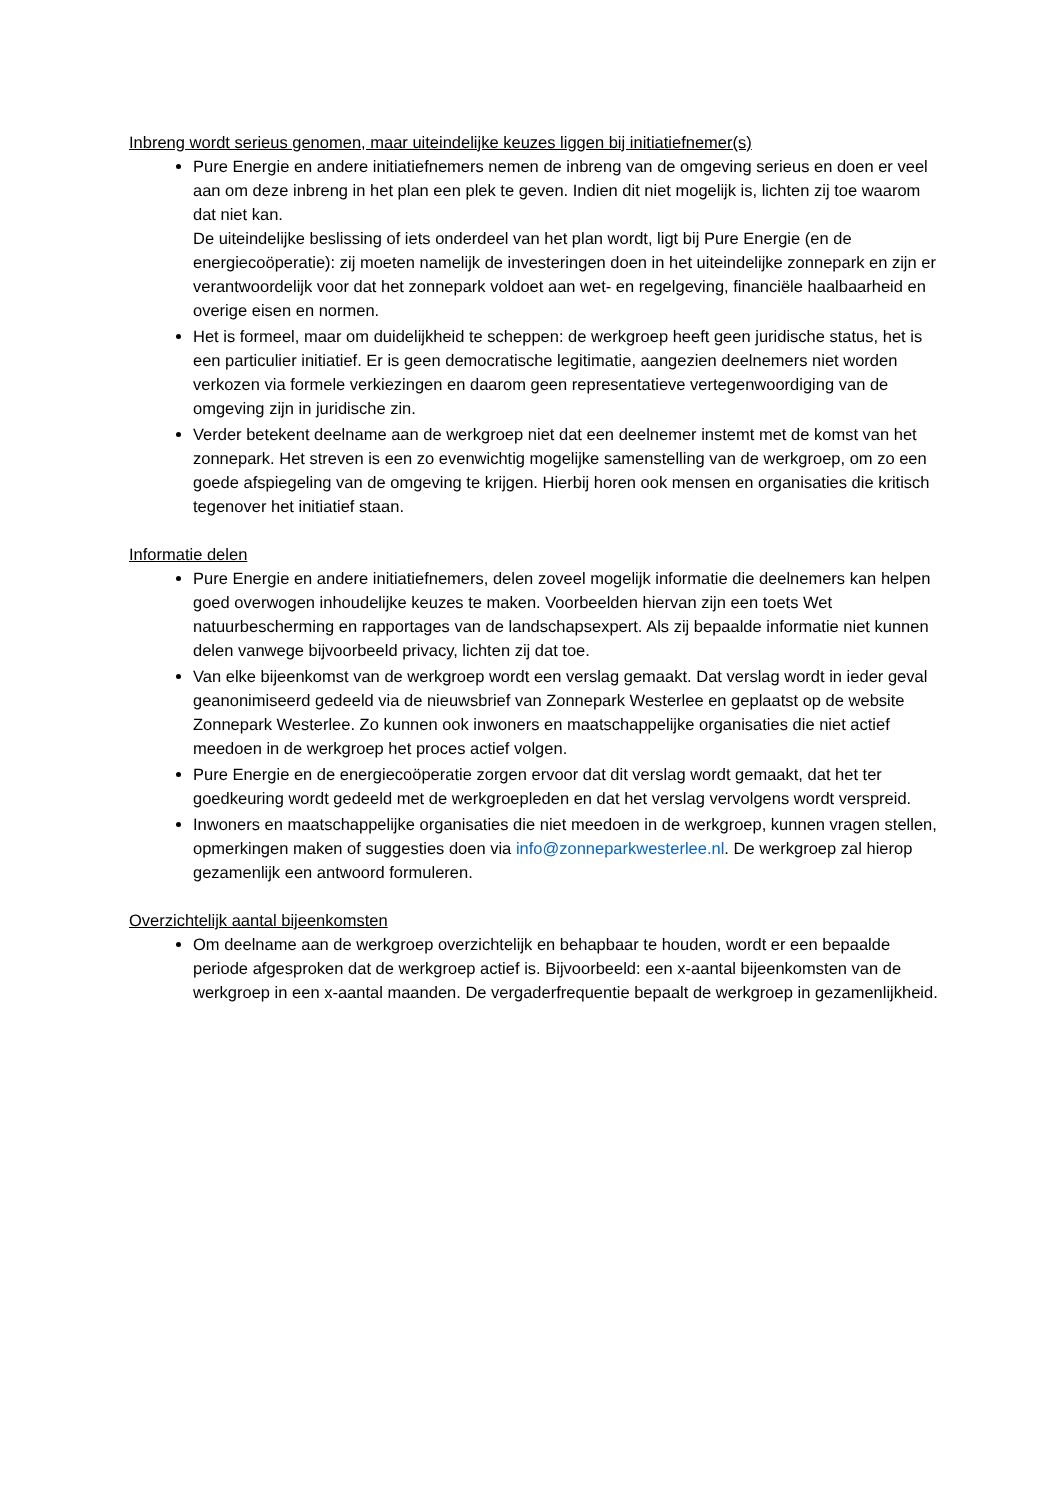Inbreng wordt serieus genomen, maar uiteindelijke keuzes liggen bij initiatiefnemer(s)
Pure Energie en andere initiatiefnemers nemen de inbreng van de omgeving serieus en doen er veel aan om deze inbreng in het plan een plek te geven. Indien dit niet mogelijk is, lichten zij toe waarom dat niet kan.
De uiteindelijke beslissing of iets onderdeel van het plan wordt, ligt bij Pure Energie (en de energiecoöperatie): zij moeten namelijk de investeringen doen in het uiteindelijke zonnepark en zijn er verantwoordelijk voor dat het zonnepark voldoet aan wet- en regelgeving, financiële haalbaarheid en overige eisen en normen.
Het is formeel, maar om duidelijkheid te scheppen: de werkgroep heeft geen juridische status, het is een particulier initiatief. Er is geen democratische legitimatie, aangezien deelnemers niet worden verkozen via formele verkiezingen en daarom geen representatieve vertegenwoordiging van de omgeving zijn in juridische zin.
Verder betekent deelname aan de werkgroep niet dat een deelnemer instemt met de komst van het zonnepark. Het streven is een zo evenwichtig mogelijke samenstelling van de werkgroep, om zo een goede afspiegeling van de omgeving te krijgen. Hierbij horen ook mensen en organisaties die kritisch tegenover het initiatief staan.
Informatie delen
Pure Energie en andere initiatiefnemers, delen zoveel mogelijk informatie die deelnemers kan helpen goed overwogen inhoudelijke keuzes te maken. Voorbeelden hiervan zijn een toets Wet natuurbescherming en rapportages van de landschapsexpert. Als zij bepaalde informatie niet kunnen delen vanwege bijvoorbeeld privacy, lichten zij dat toe.
Van elke bijeenkomst van de werkgroep wordt een verslag gemaakt. Dat verslag wordt in ieder geval geanonimiseerd gedeeld via de nieuwsbrief van Zonnepark Westerlee en geplaatst op de website Zonnepark Westerlee. Zo kunnen ook inwoners en maatschappelijke organisaties die niet actief meedoen in de werkgroep het proces actief volgen.
Pure Energie en de energiecoöperatie zorgen ervoor dat dit verslag wordt gemaakt, dat het ter goedkeuring wordt gedeeld met de werkgroepleden en dat het verslag vervolgens wordt verspreid.
Inwoners en maatschappelijke organisaties die niet meedoen in de werkgroep, kunnen vragen stellen, opmerkingen maken of suggesties doen via info@zonneparkwesterlee.nl. De werkgroep zal hierop gezamenlijk een antwoord formuleren.
Overzichtelijk aantal bijeenkomsten
Om deelname aan de werkgroep overzichtelijk en behapbaar te houden, wordt er een bepaalde periode afgesproken dat de werkgroep actief is. Bijvoorbeeld: een x-aantal bijeenkomsten van de werkgroep in een x-aantal maanden. De vergaderfrequentie bepaalt de werkgroep in gezamenlijkheid.